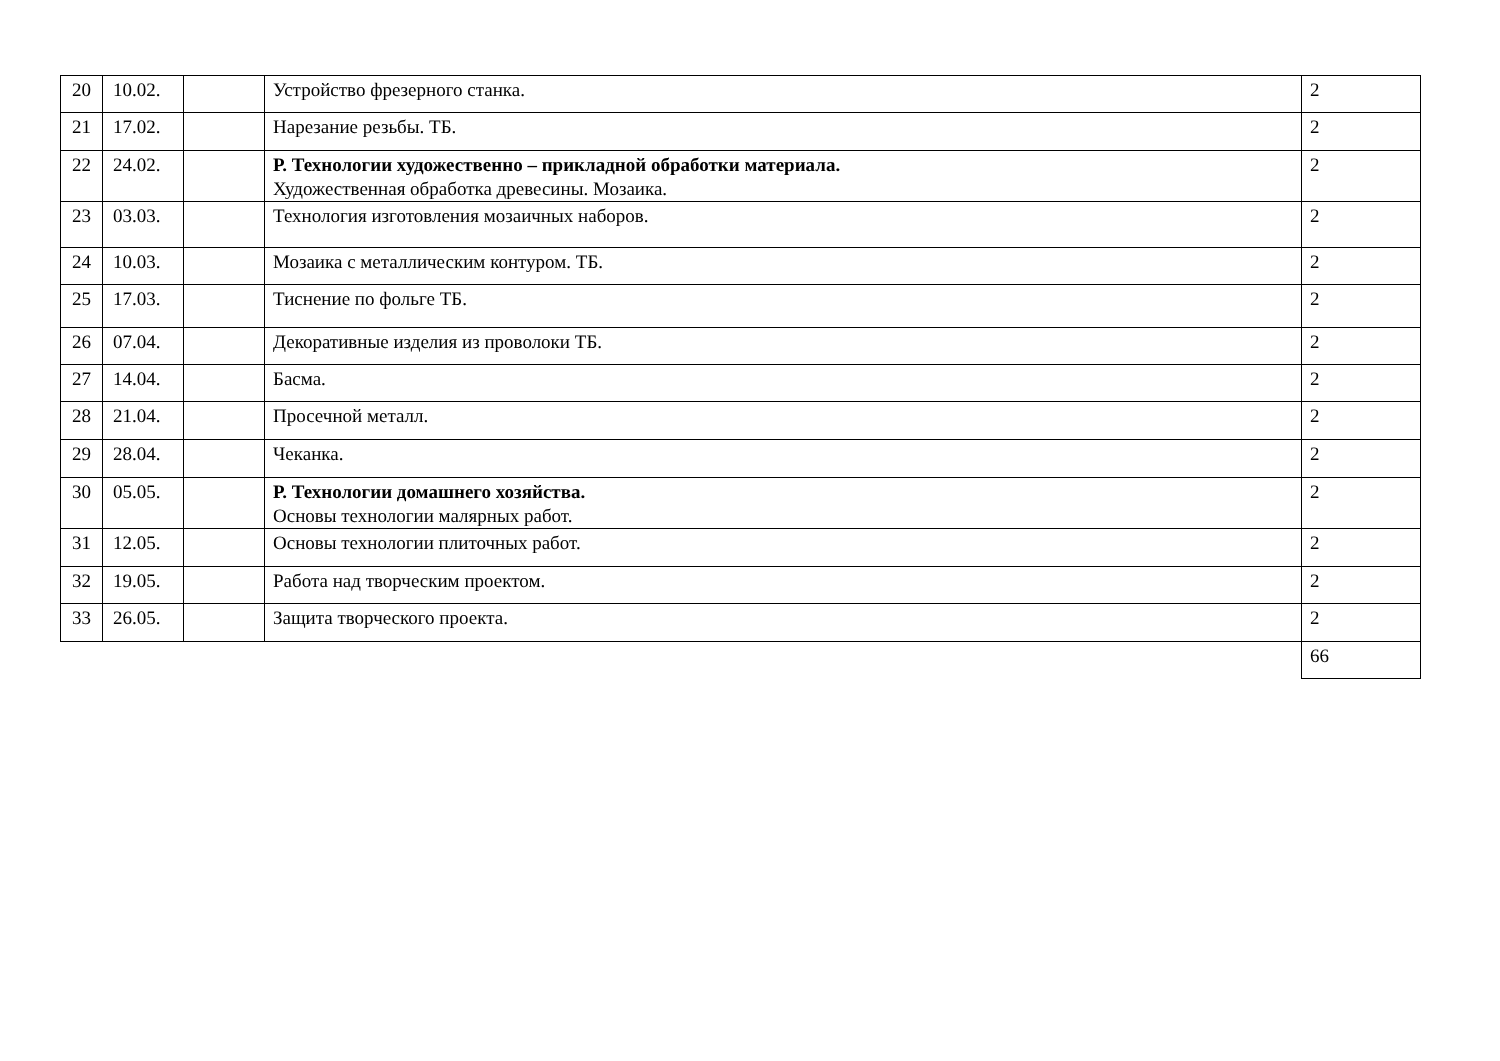| 20 | 10.02. | | Устройство фрезерного станка. | 2 |
| 21 | 17.02. | | Нарезание резьбы. ТБ. | 2 |
| 22 | 24.02. | | Р. Технологии художественно – прикладной обработки материала. Художественная обработка древесины. Мозаика. | 2 |
| 23 | 03.03. | | Технология изготовления мозаичных наборов. | 2 |
| 24 | 10.03. | | Мозаика с металлическим контуром. ТБ. | 2 |
| 25 | 17.03. | | Тиснение по фольге ТБ. | 2 |
| 26 | 07.04. | | Декоративные изделия из проволоки ТБ. | 2 |
| 27 | 14.04. | | Басма. | 2 |
| 28 | 21.04. | | Просечной металл. | 2 |
| 29 | 28.04. | | Чеканка. | 2 |
| 30 | 05.05. | | Р. Технологии домашнего хозяйства. Основы технологии малярных работ. | 2 |
| 31 | 12.05. | | Основы технологии плиточных работ. | 2 |
| 32 | 19.05. | | Работа над творческим проектом. | 2 |
| 33 | 26.05. | | Защита творческого проекта. | 2 |
| | | | | 66 |